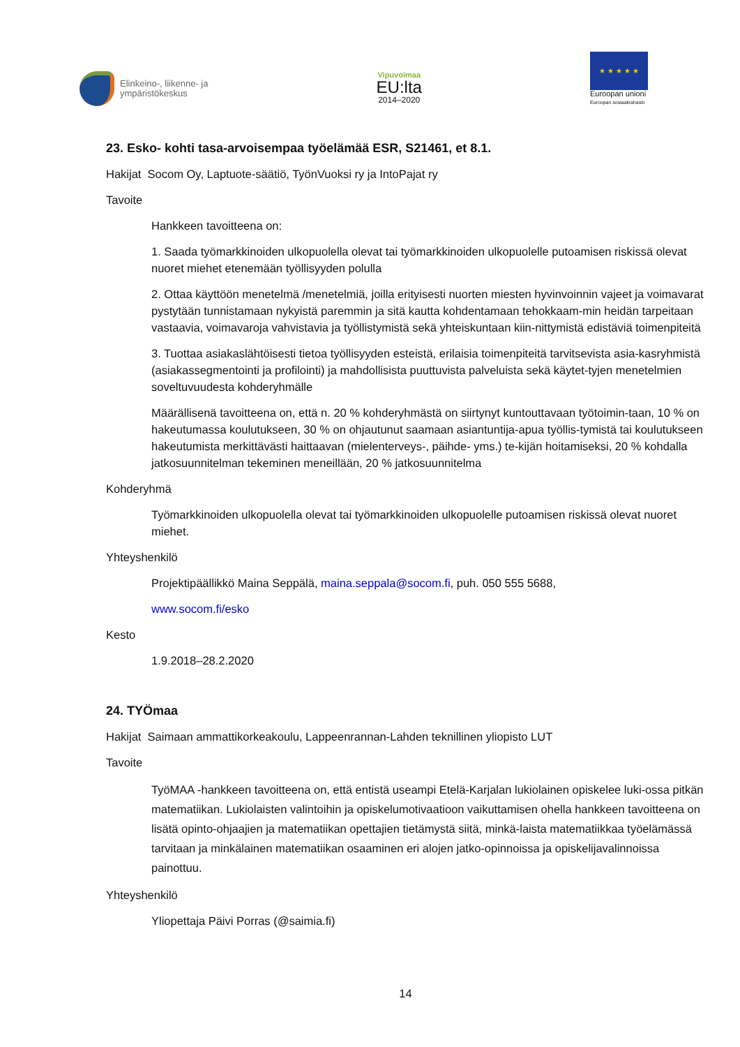Elinkeino-, liikenne- ja
ympäristökeskus
Vipuvoimaa
EU:lta
2014–2020
★ ★ ★ ★ ★
Euroopan unioni
Euroopan sosiaalirahasto
23. Esko- kohti tasa-arvoisempaa työelämää ESR, S21461, et 8.1.
Hakijat Socom Oy, Laptuote-säätiö, TyönVuoksi ry ja IntoPajat ry
Tavoite
Hankkeen tavoitteena on:
1. Saada työmarkkinoiden ulkopuolella olevat tai työmarkkinoiden ulkopuolelle putoamisen riskissä olevat nuoret miehet etenemään työllisyyden polulla
2. Ottaa käyttöön menetelmä /menetelmiä, joilla erityisesti nuorten miesten hyvinvoinnin vajeet ja voimavarat pystytään tunnistamaan nykyistä paremmin ja sitä kautta kohdentamaan tehokkaam-min heidän tarpeitaan vastaavia, voimavaroja vahvistavia ja työllistymistä sekä yhteiskuntaan kiin-nittymistä edistäviä toimenpiteitä
3. Tuottaa asiakaslähtöisesti tietoa työllisyyden esteistä, erilaisia toimenpiteitä tarvitsevista asia-kasryhmistä (asiakassegmentointi ja profilointi) ja mahdollisista puuttuvista palveluista sekä käytet-tyjen menetelmien soveltuvuudesta kohderyhmälle
Määrällisenä tavoitteena on, että n. 20 % kohderyhmästä on siirtynyt kuntouttavaan työtoimin-taan, 10 % on hakeutumassa koulutukseen, 30 % on ohjautunut saamaan asiantuntija-apua työllis-tymistä tai koulutukseen hakeutumista merkittävästi haittaavan (mielenterveys-, päihde- yms.) te-kijän hoitamiseksi, 20 % kohdalla jatkosuunnitelman tekeminen meneillään, 20 % jatkosuunnitelma
Kohderyhmä
Työmarkkinoiden ulkopuolella olevat tai työmarkkinoiden ulkopuolelle putoamisen riskissä olevat nuoret miehet.
Yhteyshenkilö
Projektipäällikkö Maina Seppälä, maina.seppala@socom.fi, puh. 050 555 5688,
www.socom.fi/esko
Kesto
1.9.2018–28.2.2020
24. TYÖmaa
Hakijat Saimaan ammattikorkeakoulu, Lappeenrannan-Lahden teknillinen yliopisto LUT
Tavoite
TyöMAA -hankkeen tavoitteena on, että entistä useampi Etelä-Karjalan lukiolainen opiskelee luki-ossa pitkän matematiikan. Lukiolaisten valintoihin ja opiskelumotivaatioon vaikuttamisen ohella hankkeen tavoitteena on lisätä opinto-ohjaajien ja matematiikan opettajien tietämystä siitä, minkä-laista matematiikkaa työelämässä tarvitaan ja minkälainen matematiikan osaaminen eri alojen jatko-opinnoissa ja opiskelijavalinnoissa painottuu.
Yhteyshenkilö
Yliopettaja Päivi Porras (@saimia.fi)
14